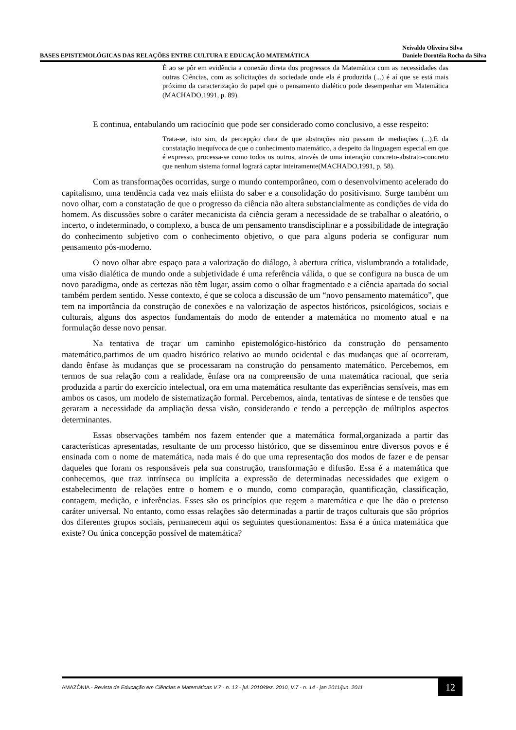BASES EPISTEMOLÓGICAS DAS RELAÇÕES ENTRE CULTURA E EDUCAÇÃO MATEMÁTICA
Neivaldo Oliveira Silva
Daniele Dorotéia Rocha da Silva
É ao se pôr em evidência a conexão direta dos progressos da Matemática com as necessidades das outras Ciências, com as solicitações da sociedade onde ela é produzida (...) é aí que se está mais próximo da caracterização do papel que o pensamento dialético pode desempenhar em Matemática (MACHADO,1991, p. 89).
E continua, entabulando um raciocínio que pode ser considerado como conclusivo, a esse respeito:
Trata-se, isto sim, da percepção clara de que abstrações não passam de mediações (...).E da constatação inequívoca de que o conhecimento matemático, a despeito da linguagem especial em que é expresso, processa-se como todos os outros, através de uma interação concreto-abstrato-concreto que nenhum sistema formal logrará captar inteiramente(MACHADO,1991, p. 58).
Com as transformações ocorridas, surge o mundo contemporâneo, com o desenvolvimento acelerado do capitalismo, uma tendência cada vez mais elitista do saber e a consolidação do positivismo. Surge também um novo olhar, com a constatação de que o progresso da ciência não altera substancialmente as condições de vida do homem. As discussões sobre o caráter mecanicista da ciência geram a necessidade de se trabalhar o aleatório, o incerto, o indeterminado, o complexo, a busca de um pensamento transdisciplinar e a possibilidade de integração do conhecimento subjetivo com o conhecimento objetivo, o que para alguns poderia se configurar num pensamento pós-moderno.
O novo olhar abre espaço para a valorização do diálogo, à abertura crítica, vislumbrando a totalidade, uma visão dialética de mundo onde a subjetividade é uma referência válida, o que se configura na busca de um novo paradigma, onde as certezas não têm lugar, assim como o olhar fragmentado e a ciência apartada do social também perdem sentido. Nesse contexto, é que se coloca a discussão de um “novo pensamento matemático”, que tem na importância da construção de conexões e na valorização de aspectos históricos, psicológicos, sociais e culturais, alguns dos aspectos fundamentais do modo de entender a matemática no momento atual e na formulação desse novo pensar.
Na tentativa de traçar um caminho epistemológico-histórico da construção do pensamento matemático,partimos de um quadro histórico relativo ao mundo ocidental e das mudanças que aí ocorreram, dando ênfase às mudanças que se processaram na construção do pensamento matemático. Percebemos, em termos de sua relação com a realidade, ênfase ora na compreensão de uma matemática racional, que seria produzida a partir do exercício intelectual, ora em uma matemática resultante das experiências sensíveis, mas em ambos os casos, um modelo de sistematização formal. Percebemos, ainda, tentativas de síntese e de tensões que geraram a necessidade da ampliação dessa visão, considerando e tendo a percepção de múltiplos aspectos determinantes.
Essas observações também nos fazem entender que a matemática formal,organizada a partir das características apresentadas, resultante de um processo histórico, que se disseminou entre diversos povos e é ensinada com o nome de matemática, nada mais é do que uma representação dos modos de fazer e de pensar daqueles que foram os responsáveis pela sua construção, transformação e difusão. Essa é a matemática que conhecemos, que traz intrínseca ou implícita a expressão de determinadas necessidades que exigem o estabelecimento de relações entre o homem e o mundo, como comparação, quantificação, classificação, contagem, medição, e inferências. Esses são os princípios que regem a matemática e que lhe dão o pretenso caráter universal. No entanto, como essas relações são determinadas a partir de traços culturais que são próprios dos diferentes grupos sociais, permanecem aqui os seguintes questionamentos: Essa é a única matemática que existe? Ou única concepção possível de matemática?
AMAZÔNIA - Revista de Educação em Ciências e Matemáticas V.7 - n. 13 - jul. 2010/dez. 2010, V.7 - n. 14 - jan 2011/jun. 2011
12